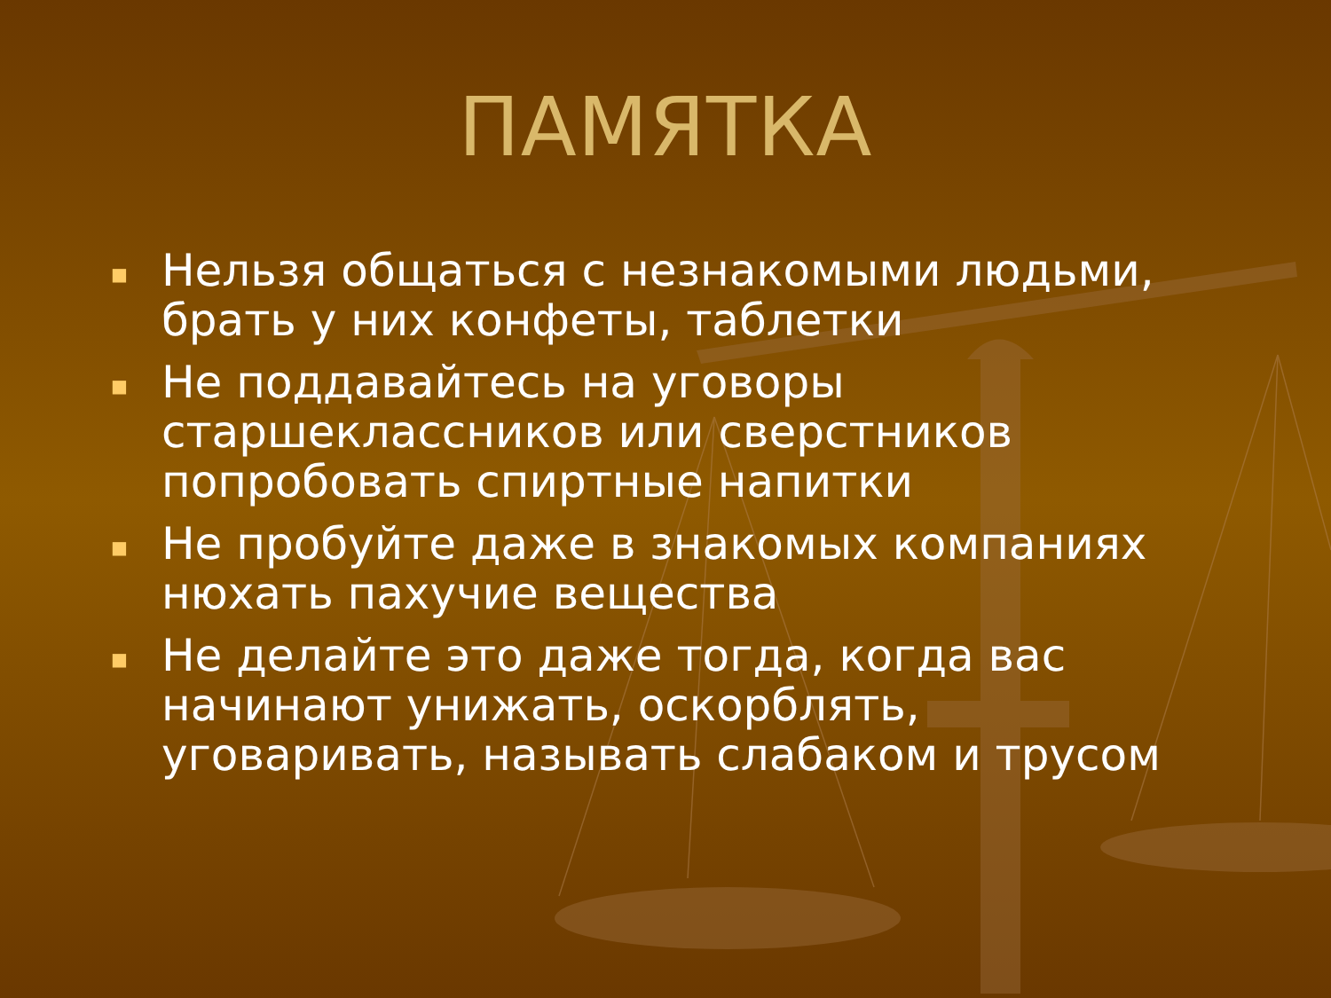ПАМЯТКА
■ Нельзя общаться с незнакомыми людьми, брать у них конфеты, таблетки
■ Не поддавайтесь на уговоры старшеклассников или сверстников попробовать спиртные напитки
■ Не пробуйте даже в знакомых компаниях нюхать пахучие вещества
■ Не делайте это даже тогда, когда вас начинают унижать, оскорблять, уговаривать, называть слабаком и трусом